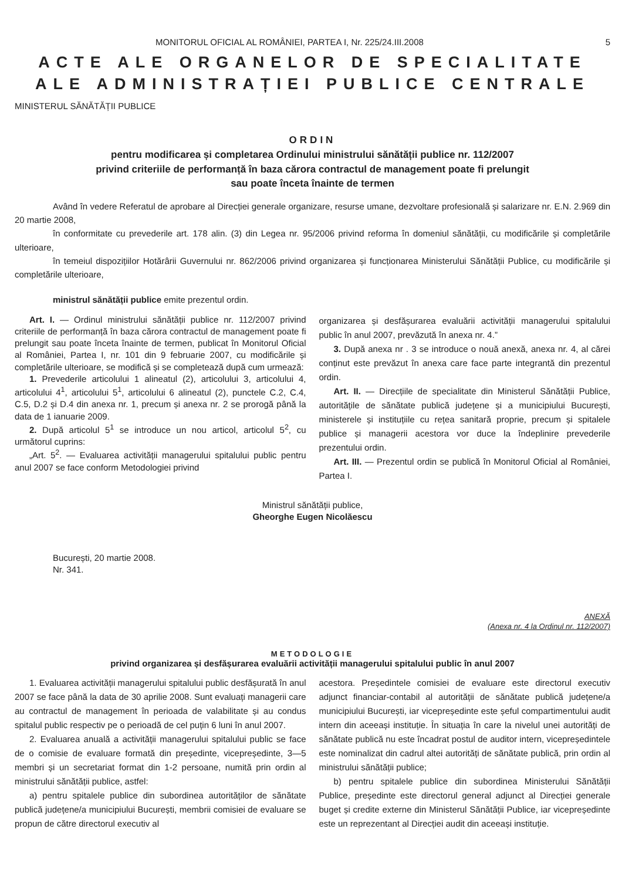MONITORUL OFICIAL AL ROMÂNIEI, PARTEA I, Nr. 225/24.III.2008 5
ACTE ALE ORGANELOR DE SPECIALITATE
ALE ADMINISTRAȚIEI PUBLICE CENTRALE
MINISTERUL SĂNĂTĂȚII PUBLICE
ORDIN
pentru modificarea și completarea Ordinului ministrului sănătății publice nr. 112/2007
privind criteriile de performanță în baza cărora contractul de management poate fi prelungit
sau poate înceta înainte de termen
Având în vedere Referatul de aprobare al Direcției generale organizare, resurse umane, dezvoltare profesională și salarizare nr. E.N. 2.969 din 20 martie 2008,
în conformitate cu prevederile art. 178 alin. (3) din Legea nr. 95/2006 privind reforma în domeniul sănătății, cu modificările și completările ulterioare,
în temeiul dispozițiilor Hotărârii Guvernului nr. 862/2006 privind organizarea și funcționarea Ministerului Sănătății Publice, cu modificările și completările ulterioare,
ministrul sănătății publice emite prezentul ordin.
Art. I. — Ordinul ministrului sănătății publice nr. 112/2007 privind criteriile de performanță în baza cărora contractul de management poate fi prelungit sau poate înceta înainte de termen, publicat în Monitorul Oficial al României, Partea I, nr. 101 din 9 februarie 2007, cu modificările și completările ulterioare, se modifică și se completează după cum urmează:
1. Prevederile articolului 1 alineatul (2), articolului 3, articolului 4, articolului 4<sup>1</sup>, articolului 5<sup>1</sup>, articolului 6 alineatul (2), punctele C.2, C.4, C.5, D.2 și D.4 din anexa nr. 1, precum și anexa nr. 2 se prorogă până la data de 1 ianuarie 2009.
2. După articolul 5<sup>1</sup> se introduce un nou articol, articolul 5<sup>2</sup>, cu următorul cuprins:
„Art. 5<sup>2</sup>. — Evaluarea activității managerului spitalului public pentru anul 2007 se face conform Metodologiei privind
organizarea și desfășurarea evaluării activității managerului spitalului public în anul 2007, prevăzută în anexa nr. 4.”
3. După anexa nr . 3 se introduce o nouă anexă, anexa nr. 4, al cărei conținut este prevăzut în anexa care face parte integrantă din prezentul ordin.
Art. II. — Direcțiile de specialitate din Ministerul Sănătății Publice, autoritățile de sănătate publică județene și a municipiului București, ministerele și instituțiile cu rețea sanitară proprie, precum și spitalele publice și managerii acestora vor duce la îndeplinire prevederile prezentului ordin.
Art. III. — Prezentul ordin se publică în Monitorul Oficial al României, Partea I.
Ministrul sănătății publice,
Gheorghe Eugen Nicolăescu
București, 20 martie 2008.
Nr. 341.
ANEXĂ
(Anexa nr. 4 la Ordinul nr. 112/2007)
METODOLOGIE
privind organizarea și desfășurarea evaluării activității managerului spitalului public în anul 2007
1. Evaluarea activității managerului spitalului public desfășurată în anul 2007 se face până la data de 30 aprilie 2008. Sunt evaluați managerii care au contractul de management în perioada de valabilitate și au condus spitalul public respectiv pe o perioadă de cel puțin 6 luni în anul 2007.
2. Evaluarea anuală a activității managerului spitalului public se face de o comisie de evaluare formată din președinte, vicepreședinte, 3—5 membri și un secretariat format din 1-2 persoane, numită prin ordin al ministrului sănătății publice, astfel:
a) pentru spitalele publice din subordinea autorităților de sănătate publică județene/a municipiului București, membrii comisiei de evaluare se propun de către directorul executiv al
acestora. Președintele comisiei de evaluare este directorul executiv adjunct financiar-contabil al autorității de sănătate publică județene/a municipiului București, iar vicepreședinte este șeful compartimentului audit intern din aceeași instituție. În situația în care la nivelul unei autorități de sănătate publică nu este încadrat postul de auditor intern, vicepreședintele este nominalizat din cadrul altei autorități de sănătate publică, prin ordin al ministrului sănătății publice;
b) pentru spitalele publice din subordinea Ministerului Sănătății Publice, președinte este directorul general adjunct al Direcției generale buget și credite externe din Ministerul Sănătății Publice, iar vicepreședinte este un reprezentant al Direcției audit din aceeași instituție.